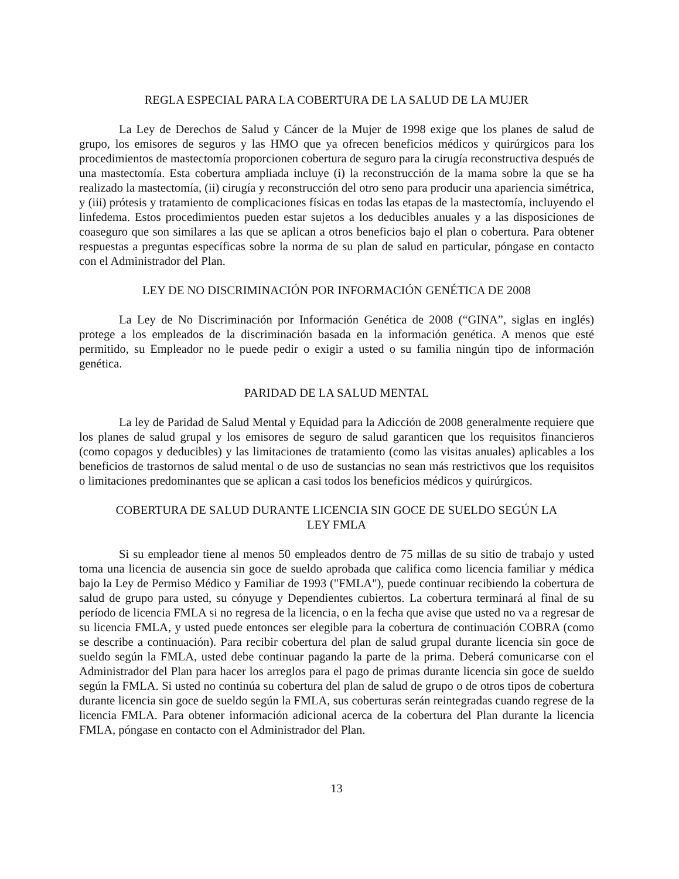REGLA ESPECIAL PARA LA COBERTURA DE LA SALUD DE LA MUJER
La Ley de Derechos de Salud y Cáncer de la Mujer de 1998 exige que los planes de salud de grupo, los emisores de seguros y las HMO que ya ofrecen beneficios médicos y quirúrgicos para los procedimientos de mastectomía proporcionen cobertura de seguro para la cirugía reconstructiva después de una mastectomía. Esta cobertura ampliada incluye (i) la reconstrucción de la mama sobre la que se ha realizado la mastectomía, (ii) cirugía y reconstrucción del otro seno para producir una apariencia simétrica, y (iii) prótesis y tratamiento de complicaciones físicas en todas las etapas de la mastectomía, incluyendo el linfedema. Estos procedimientos pueden estar sujetos a los deducibles anuales y a las disposiciones de coaseguro que son similares a las que se aplican a otros beneficios bajo el plan o cobertura. Para obtener respuestas a preguntas específicas sobre la norma de su plan de salud en particular, póngase en contacto con el Administrador del Plan.
LEY DE NO DISCRIMINACIÓN POR INFORMACIÓN GENÉTICA DE 2008
La Ley de No Discriminación por Información Genética de 2008 (“GINA”, siglas en inglés) protege a los empleados de la discriminación basada en la información genética. A menos que esté permitido, su Empleador no le puede pedir o exigir a usted o su familia ningún tipo de información genética.
PARIDAD DE LA SALUD MENTAL
La ley de Paridad de Salud Mental y Equidad para la Adicción de 2008 generalmente requiere que los planes de salud grupal y los emisores de seguro de salud garanticen que los requisitos financieros (como copagos y deducibles) y las limitaciones de tratamiento (como las visitas anuales) aplicables a los beneficios de trastornos de salud mental o de uso de sustancias no sean más restrictivos que los requisitos o limitaciones predominantes que se aplican a casi todos los beneficios médicos y quirúrgicos.
COBERTURA DE SALUD DURANTE LICENCIA SIN GOCE DE SUELDO SEGÚN LA
LEY FMLA
Si su empleador tiene al menos 50 empleados dentro de 75 millas de su sitio de trabajo y usted toma una licencia de ausencia sin goce de sueldo aprobada que califica como licencia familiar y médica bajo la Ley de Permiso Médico y Familiar de 1993 ("FMLA"), puede continuar recibiendo la cobertura de salud de grupo para usted, su cónyuge y Dependientes cubiertos. La cobertura terminará al final de su período de licencia FMLA si no regresa de la licencia, o en la fecha que avise que usted no va a regresar de su licencia FMLA, y usted puede entonces ser elegible para la cobertura de continuación COBRA (como se describe a continuación). Para recibir cobertura del plan de salud grupal durante licencia sin goce de sueldo según la FMLA, usted debe continuar pagando la parte de la prima. Deberá comunicarse con el Administrador del Plan para hacer los arreglos para el pago de primas durante licencia sin goce de sueldo según la FMLA. Si usted no continúa su cobertura del plan de salud de grupo o de otros tipos de cobertura durante licencia sin goce de sueldo según la FMLA, sus coberturas serán reintegradas cuando regrese de la licencia FMLA. Para obtener información adicional acerca de la cobertura del Plan durante la licencia FMLA, póngase en contacto con el Administrador del Plan.
13